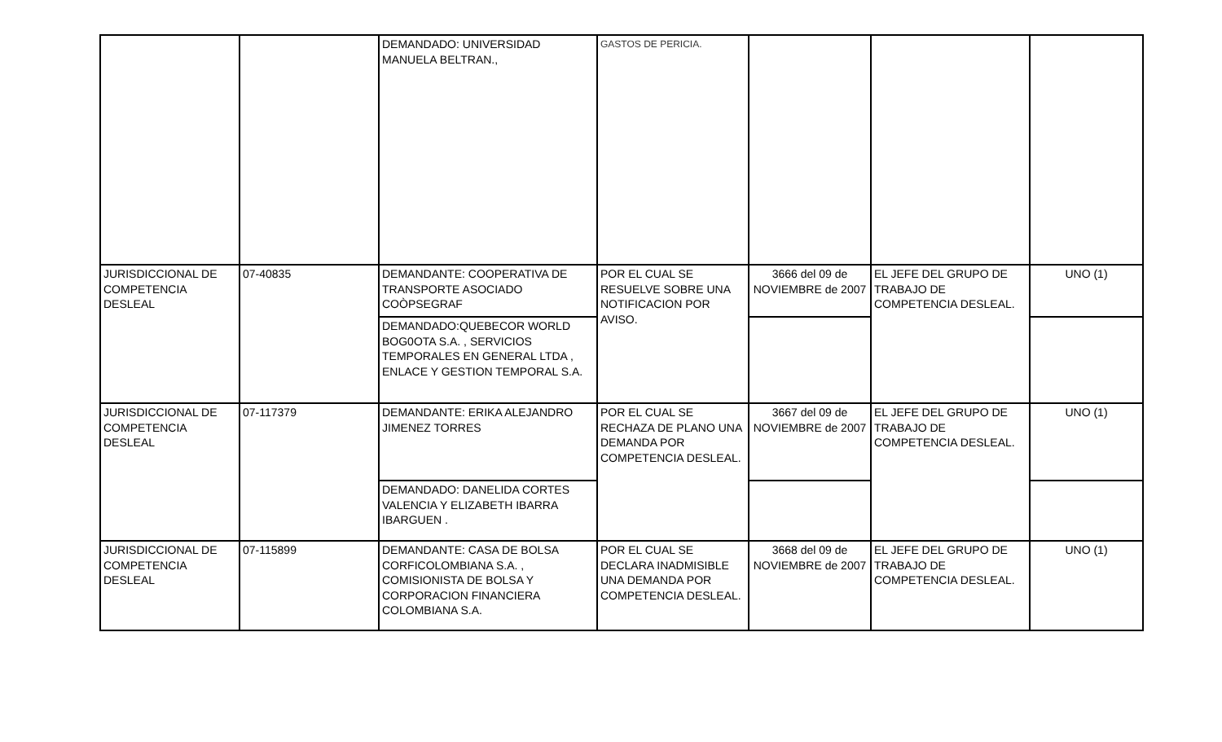| | | DEMANDADO: UNIVERSIDAD MANUELA BELTRAN., | GASTOS DE PERICIA. | | | |
| JURISDICCIONAL DE COMPETENCIA DESLEAL | 07-40835 | DEMANDANTE: COOPERATIVA DE TRANSPORTE ASOCIADO COÒPSEGRAF | POR EL CUAL SE RESUELVE SOBRE UNA NOTIFICACION POR AVISO. | 3666 del 09 de NOVIEMBRE de 2007 | EL JEFE DEL GRUPO DE TRABAJO DE COMPETENCIA DESLEAL. | UNO (1) |
| | | DEMANDADO:QUEBECOR WORLD BOG0OTA S.A. , SERVICIOS TEMPORALES EN GENERAL LTDA , ENLACE Y GESTION TEMPORAL S.A. | | | | |
| JURISDICCIONAL DE COMPETENCIA DESLEAL | 07-117379 | DEMANDANTE: ERIKA ALEJANDRO JIMENEZ TORRES | POR EL CUAL SE RECHAZA DE PLANO UNA DEMANDA POR COMPETENCIA DESLEAL. | 3667 del 09 de NOVIEMBRE de 2007 | EL JEFE DEL GRUPO DE TRABAJO DE COMPETENCIA DESLEAL. | UNO (1) |
| | | DEMANDADO: DANELIDA CORTES VALENCIA Y ELIZABETH IBARRA IBARGUEN . | | | | |
| JURISDICCIONAL DE COMPETENCIA DESLEAL | 07-115899 | DEMANDANTE: CASA DE BOLSA CORFICOLOMBIANA S.A. , COMISIONISTA DE BOLSA Y CORPORACION FINANCIERA COLOMBIANA S.A. | POR EL CUAL SE DECLARA INADMISIBLE UNA DEMANDA POR COMPETENCIA DESLEAL. | 3668 del 09 de NOVIEMBRE de 2007 | EL JEFE DEL GRUPO DE TRABAJO DE COMPETENCIA DESLEAL. | UNO (1) |